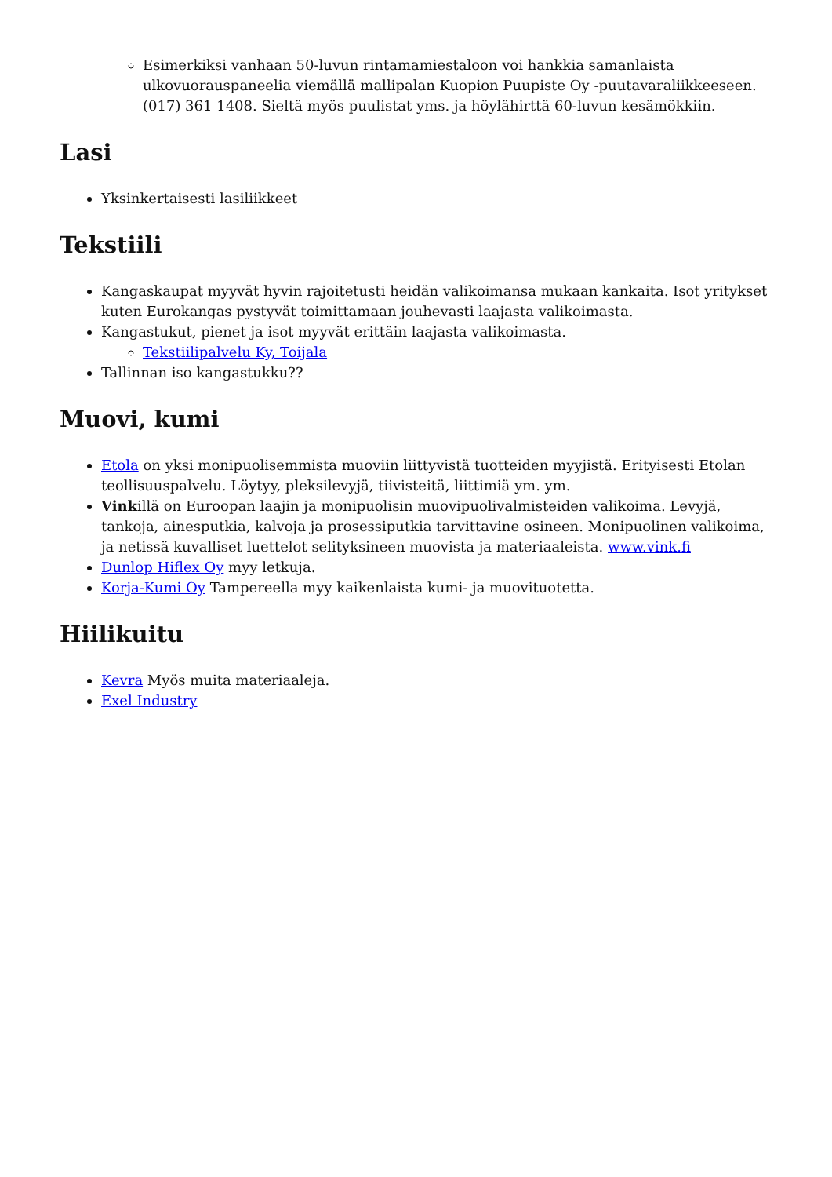Esimerkiksi vanhaan 50-luvun rintamamiestaloon voi hankkia samanlaista ulkovuorauspaneelia viemällä mallipalan Kuopion Puupiste Oy -puutavaraliikkeeseen. (017) 361 1408. Sieltä myös puulistat yms. ja höylähirttä 60-luvun kesämökkiin.
Lasi
Yksinkertaisesti lasiliikkeet
Tekstiili
Kangaskaupat myyvät hyvin rajoitetusti heidän valikoimansa mukaan kankaita. Isot yritykset kuten Eurokangas pystyvät toimittamaan jouhevasti laajasta valikoimasta.
Kangastukut, pienet ja isot myyvät erittäin laajasta valikoimasta.
Tekstiilipalvelu Ky, Toijala
Tallinnan iso kangastukku??
Muovi, kumi
Etola on yksi monipuolisemmista muoviin liittyvistä tuotteiden myyjistä. Erityisesti Etolan teollisuuspalvelu. Löytyy, pleksilevyjä, tiivisteitä, liittimiä ym. ym.
Vinkillä on Euroopan laajin ja monipuolisin muovipuolivalmisteiden valikoima. Levyjä, tankoja, ainesputkia, kalvoja ja prosessiputkia tarvittavine osineen. Monipuolinen valikoima, ja netissä kuvalliset luettelot selityksineen muovista ja materiaaleista. www.vink.fi
Dunlop Hiflex Oy myy letkuja.
Korja-Kumi Oy Tampereella myy kaikenlaista kumi- ja muovituotetta.
Hiilikuitu
Kevra Myös muita materiaaleja.
Exel Industry